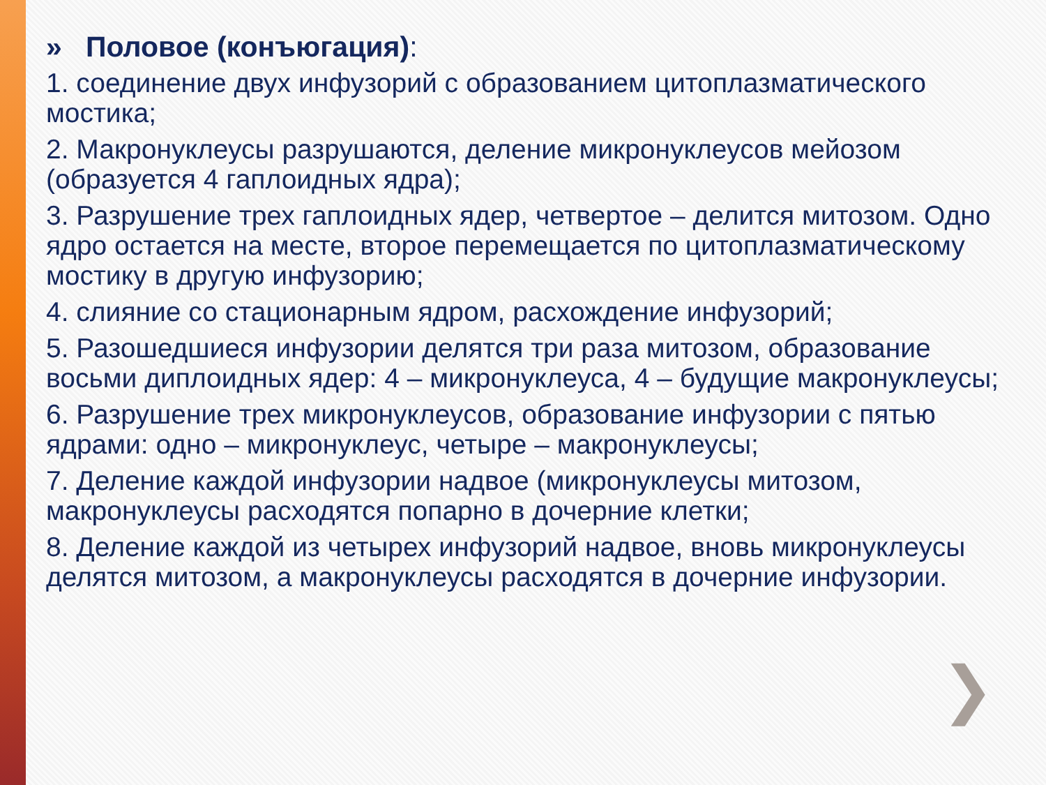» Половое (конъюгация):
1. соединение двух инфузорий с образованием цитоплазматического мостика;
2. Макронуклеусы разрушаются, деление микронуклеусов мейозом (образуется 4 гаплоидных ядра);
3. Разрушение трех гаплоидных ядер, четвертое – делится митозом. Одно ядро остается на месте, второе перемещается по цитоплазматическому мостику в другую инфузорию;
4. слияние со стационарным ядром, расхождение инфузорий;
5. Разошедшиеся инфузории делятся три раза митозом, образование восьми диплоидных ядер: 4 – микронуклеуса, 4 – будущие макронуклеусы;
6. Разрушение трех микронуклеусов, образование инфузории с пятью ядрами: одно – микронуклеус, четыре – макронуклеусы;
7. Деление каждой инфузории надвое (микронуклеусы митозом, макронуклеусы расходятся попарно в дочерние клетки;
8. Деление каждой из четырех инфузорий надвое, вновь микронуклеусы делятся митозом, а макронуклеусы расходятся в дочерние инфузории.
❯